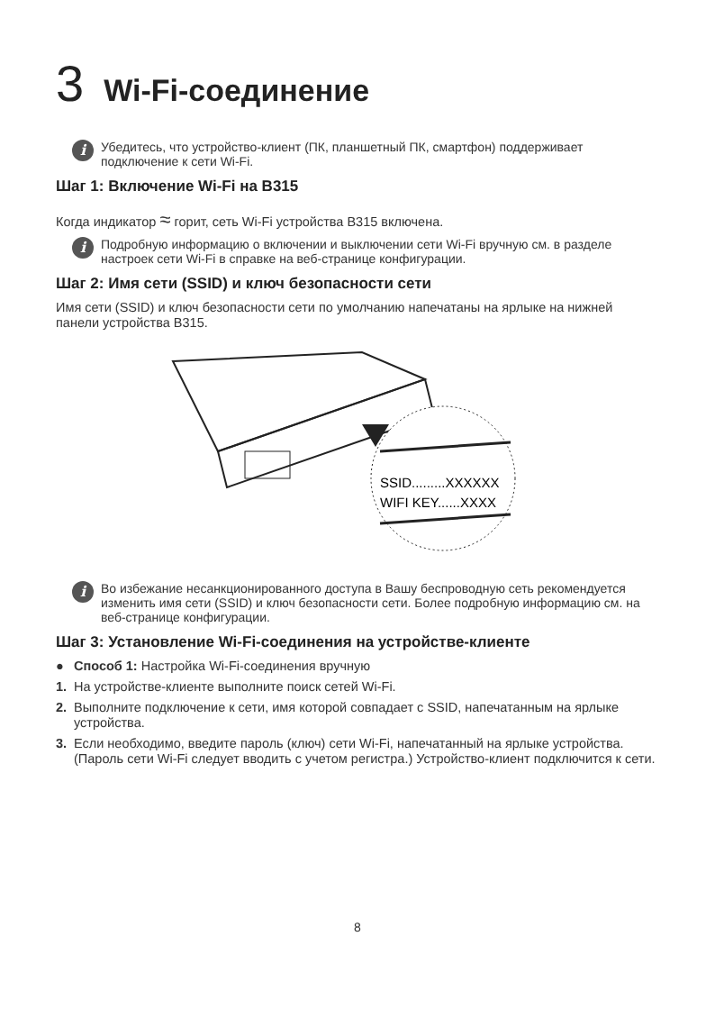3 Wi-Fi-соединение
i
Убедитесь, что устройство-клиент (ПК, планшетный ПК, смартфон) поддерживает подключение к сети Wi-Fi.
Шаг 1: Включение Wi-Fi на B315
Когда индикатор ≈ горит, сеть Wi-Fi устройства B315 включена.
i
Подробную информацию о включении и выключении сети Wi-Fi вручную см. в разделе настроек сети Wi-Fi в справке на веб-странице конфигурации.
Шаг 2: Имя сети (SSID) и ключ безопасности сети
Имя сети (SSID) и ключ безопасности сети по умолчанию напечатаны на ярлыке на нижней панели устройства B315.
SSID.........XXXXXX
WIFI KEY......XXXX
i
Во избежание несанкционированного доступа в Вашу беспроводную сеть рекомендуется изменить имя сети (SSID) и ключ безопасности сети. Более подробную информацию см. на веб-странице конфигурации.
Шаг 3: Установление Wi-Fi-соединения на устройстве-клиенте
● Способ 1: Настройка Wi-Fi-соединения вручную
1. На устройстве-клиенте выполните поиск сетей Wi-Fi.
2. Выполните подключение к сети, имя которой совпадает с SSID, напечатанным на ярлыке устройства.
3. Если необходимо, введите пароль (ключ) сети Wi-Fi, напечатанный на ярлыке устройства. (Пароль сети Wi-Fi следует вводить с учетом регистра.) Устройство-клиент подключится к сети.
8